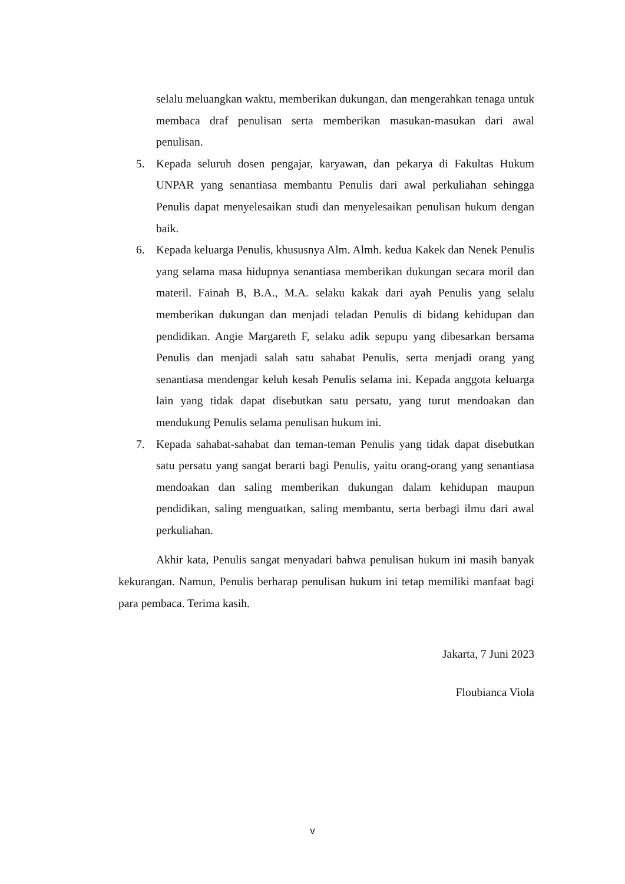selalu meluangkan waktu, memberikan dukungan, dan mengerahkan tenaga untuk membaca draf penulisan serta memberikan masukan-masukan dari awal penulisan.
5. Kepada seluruh dosen pengajar, karyawan, dan pekarya di Fakultas Hukum UNPAR yang senantiasa membantu Penulis dari awal perkuliahan sehingga Penulis dapat menyelesaikan studi dan menyelesaikan penulisan hukum dengan baik.
6. Kepada keluarga Penulis, khususnya Alm. Almh. kedua Kakek dan Nenek Penulis yang selama masa hidupnya senantiasa memberikan dukungan secara moril dan materil. Fainah B, B.A., M.A. selaku kakak dari ayah Penulis yang selalu memberikan dukungan dan menjadi teladan Penulis di bidang kehidupan dan pendidikan. Angie Margareth F, selaku adik sepupu yang dibesarkan bersama Penulis dan menjadi salah satu sahabat Penulis, serta menjadi orang yang senantiasa mendengar keluh kesah Penulis selama ini. Kepada anggota keluarga lain yang tidak dapat disebutkan satu persatu, yang turut mendoakan dan mendukung Penulis selama penulisan hukum ini.
7. Kepada sahabat-sahabat dan teman-teman Penulis yang tidak dapat disebutkan satu persatu yang sangat berarti bagi Penulis, yaitu orang-orang yang senantiasa mendoakan dan saling memberikan dukungan dalam kehidupan maupun pendidikan, saling menguatkan, saling membantu, serta berbagi ilmu dari awal perkuliahan.
Akhir kata, Penulis sangat menyadari bahwa penulisan hukum ini masih banyak kekurangan. Namun, Penulis berharap penulisan hukum ini tetap memiliki manfaat bagi para pembaca. Terima kasih.
Jakarta, 7 Juni 2023
Floubianca Viola
v